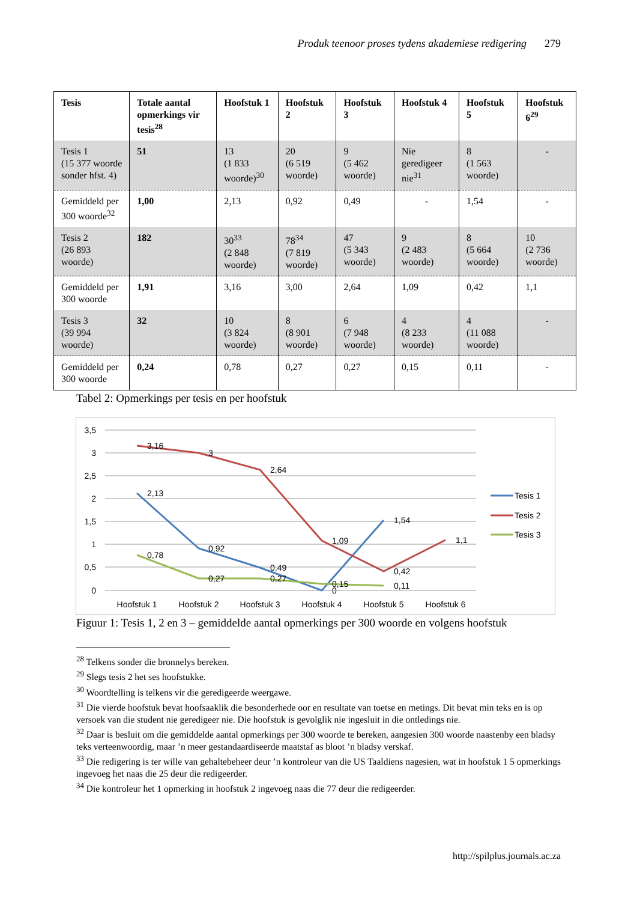Produk teenoor proses tydens akademiese redigering 279
| Tesis | Totale aantal opmerkings vir tesis<sup>28</sup> | Hoofstuk 1 | Hoofstuk 2 | Hoofstuk 3 | Hoofstuk 4 | Hoofstuk 5 | Hoofstuk 6<sup>29</sup> |
| --- | --- | --- | --- | --- | --- | --- | --- |
| Tesis 1 (15 377 woorde sonder hfst. 4) | 51 | 13 (1 833 woorde)<sup>30</sup> | 20 (6 519 woorde) | 9 (5 462 woorde) | Nie geredigeer nie<sup>31</sup> | 8 (1 563 woorde) | - |
| Gemiddeld per 300 woorde<sup>32</sup> | 1,00 | 2,13 | 0,92 | 0,49 | - | 1,54 | - |
| Tesis 2 (26 893 woorde) | 182 | 30<sup>33</sup> (2 848 woorde) | 78<sup>34</sup> (7 819 woorde) | 47 (5 343 woorde) | 9 (2 483 woorde) | 8 (5 664 woorde) | 10 (2 736 woorde) |
| Gemiddeld per 300 woorde | 1,91 | 3,16 | 3,00 | 2,64 | 1,09 | 0,42 | 1,1 |
| Tesis 3 (39 994 woorde) | 32 | 10 (3 824 woorde) | 8 (8 901 woorde) | 6 (7 948 woorde) | 4 (8 233 woorde) | 4 (11 088 woorde) | - |
| Gemiddeld per 300 woorde | 0,24 | 0,78 | 0,27 | 0,27 | 0,15 | 0,11 | - |
Tabel 2: Opmerkings per tesis en per hoofstuk
3,5
3
2,5
2
1,5
1
0,5
0
Hoofstuk 1
Hoofstuk 2
Hoofstuk 3
Hoofstuk 4
Hoofstuk 5
Hoofstuk 6
2,13
0,92
0,49
0
1,54
3,16
3
2,64
1,09
0,42
1,1
0,78
0,27
0,27
0,15
0,11
Tesis 1
Tesis 2
Tesis 3
Figuur 1: Tesis 1, 2 en 3 – gemiddelde aantal opmerkings per 300 woorde en volgens hoofstuk
<sup>28</sup> Telkens sonder die bronnelys bereken.
<sup>29</sup> Slegs tesis 2 het ses hoofstukke.
<sup>30</sup> Woordtelling is telkens vir die geredigeerde weergawe.
<sup>31</sup> Die vierde hoofstuk bevat hoofsaaklik die besonderhede oor en resultate van toetse en metings. Dit bevat min teks en is op versoek van die student nie geredigeer nie. Die hoofstuk is gevolglik nie ingesluit in die ontledings nie.
<sup>32</sup> Daar is besluit om die gemiddelde aantal opmerkings per 300 woorde te bereken, aangesien 300 woorde naastenby een bladsy teks verteenwoordig, maar ’n meer gestandaardiseerde maatstaf as bloot ’n bladsy verskaf.
<sup>33</sup> Die redigering is ter wille van gehaltebeheer deur ’n kontroleur van die US Taaldiens nagesien, wat in hoofstuk 1 5 opmerkings ingevoeg het naas die 25 deur die redigeerder.
<sup>34</sup> Die kontroleur het 1 opmerking in hoofstuk 2 ingevoeg naas die 77 deur die redigeerder.
http://spilplus.journals.ac.za